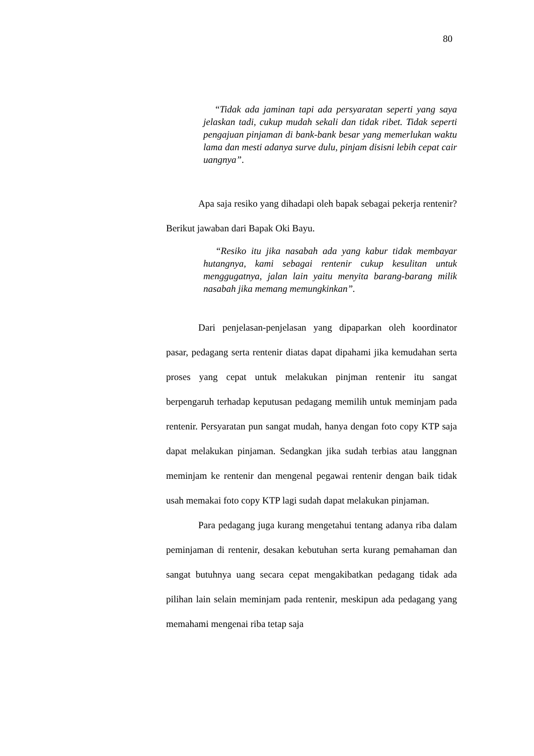80
“Tidak ada jaminan tapi ada persyaratan seperti yang saya jelaskan tadi, cukup mudah sekali dan tidak ribet. Tidak seperti pengajuan pinjaman di bank-bank besar yang memerlukan waktu lama dan mesti adanya surve dulu, pinjam disisni lebih cepat cair uangnya”.
Apa saja resiko yang dihadapi oleh bapak sebagai pekerja rentenir? Berikut jawaban dari Bapak Oki Bayu.
“Resiko itu jika nasabah ada yang kabur tidak membayar hutangnya, kami sebagai rentenir cukup kesulitan untuk menggugatnya, jalan lain yaitu menyita barang-barang milik nasabah jika memang memungkinkan”.
Dari penjelasan-penjelasan yang dipaparkan oleh koordinator pasar, pedagang serta rentenir diatas dapat dipahami jika kemudahan serta proses yang cepat untuk melakukan pinjman rentenir itu sangat berpengaruh terhadap keputusan pedagang memilih untuk meminjam pada rentenir. Persyaratan pun sangat mudah, hanya dengan foto copy KTP saja dapat melakukan pinjaman. Sedangkan jika sudah terbias atau langgnan meminjam ke rentenir dan mengenal pegawai rentenir dengan baik tidak usah memakai foto copy KTP lagi sudah dapat melakukan pinjaman.
Para pedagang juga kurang mengetahui tentang adanya riba dalam peminjaman di rentenir, desakan kebutuhan serta kurang pemahaman dan sangat butuhnya uang secara cepat mengakibatkan pedagang tidak ada pilihan lain selain meminjam pada rentenir, meskipun ada pedagang yang memahami mengenai riba tetap saja